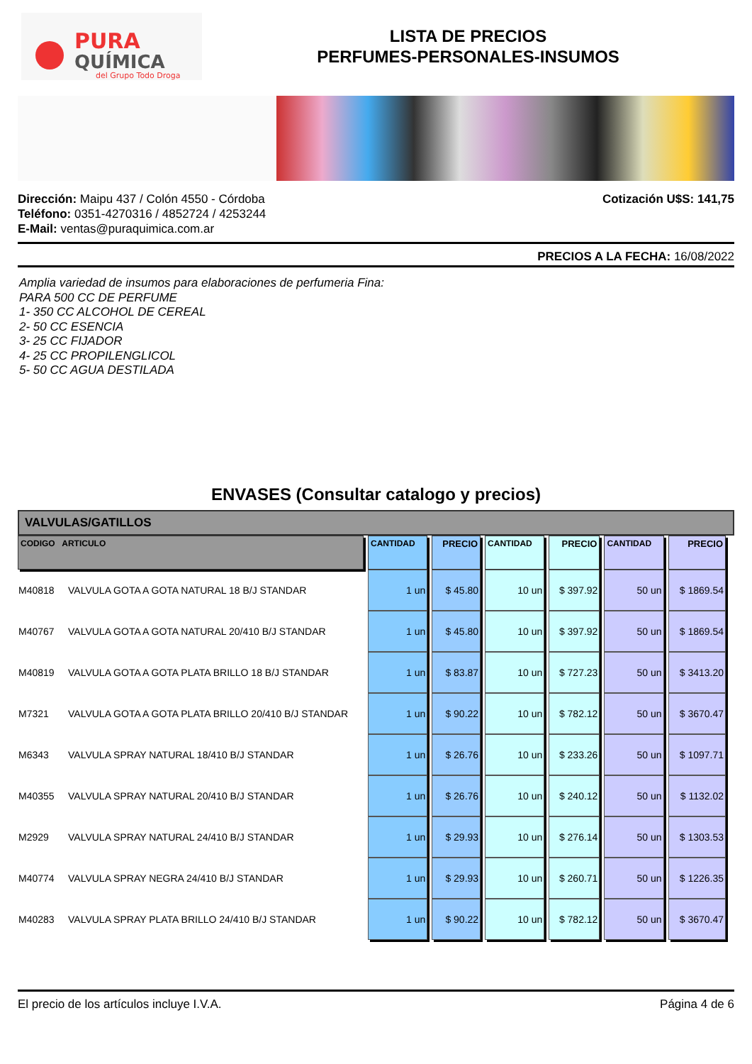PURA
QUÍMICA
del Grupo Todo Droga
LISTA DE PRECIOS
PERFUMES-PERSONALES-INSUMOS
Dirección: Maipu 437 / Colón 4550 - Córdoba
Teléfono: 0351-4270316 / 4852724 / 4253244
E-Mail: ventas@puraquimica.com.ar
Cotización U$S: 141,75
PRECIOS A LA FECHA: 16/08/2022
Amplia variedad de insumos para elaboraciones de perfumeria Fina:
PARA 500 CC DE PERFUME
1- 350 CC ALCOHOL DE CEREAL
2- 50 CC ESENCIA
3- 25 CC FIJADOR
4- 25 CC PROPILENGLICOL
5- 50 CC AGUA DESTILADA
ENVASES (Consultar catalogo y precios)
VALVULAS/GATILLOS
| CODIGO ARTICULO | CANTIDAD | PRECIO | CANTIDAD | PRECIO | CANTIDAD | PRECIO |
| --- | --- | --- | --- | --- | --- | --- |
| M40818 VALVULA GOTA A GOTA NATURAL 18 B/J STANDAR | 1 un | $ 45.80 | 10 un | $ 397.92 | 50 un | $ 1869.54 |
| M40767 VALVULA GOTA A GOTA NATURAL 20/410 B/J STANDAR | 1 un | $ 45.80 | 10 un | $ 397.92 | 50 un | $ 1869.54 |
| M40819 VALVULA GOTA A GOTA PLATA BRILLO 18 B/J STANDAR | 1 un | $ 83.87 | 10 un | $ 727.23 | 50 un | $ 3413.20 |
| M7321 VALVULA GOTA A GOTA PLATA BRILLO 20/410 B/J STANDAR | 1 un | $ 90.22 | 10 un | $ 782.12 | 50 un | $ 3670.47 |
| M6343 VALVULA SPRAY NATURAL 18/410 B/J STANDAR | 1 un | $ 26.76 | 10 un | $ 233.26 | 50 un | $ 1097.71 |
| M40355 VALVULA SPRAY NATURAL 20/410 B/J STANDAR | 1 un | $ 26.76 | 10 un | $ 240.12 | 50 un | $ 1132.02 |
| M2929 VALVULA SPRAY NATURAL 24/410 B/J STANDAR | 1 un | $ 29.93 | 10 un | $ 276.14 | 50 un | $ 1303.53 |
| M40774 VALVULA SPRAY NEGRA 24/410 B/J STANDAR | 1 un | $ 29.93 | 10 un | $ 260.71 | 50 un | $ 1226.35 |
| M40283 VALVULA SPRAY PLATA BRILLO 24/410 B/J STANDAR | 1 un | $ 90.22 | 10 un | $ 782.12 | 50 un | $ 3670.47 |
El precio de los artículos incluye I.V.A. Página 4 de 6